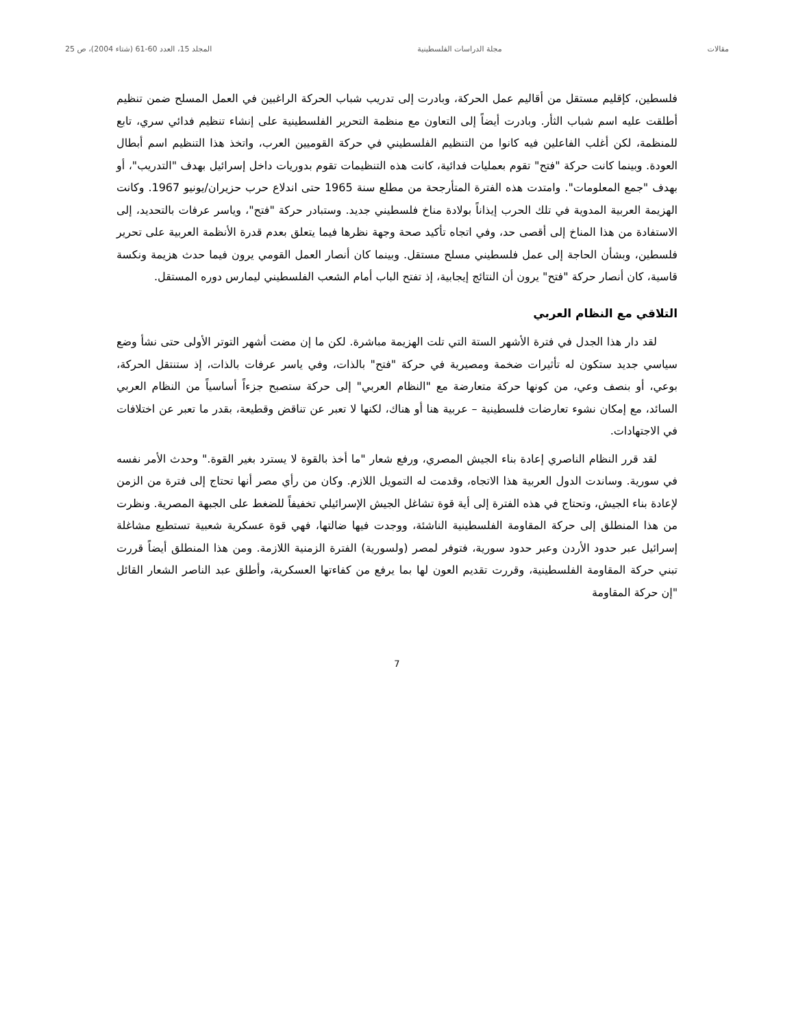مقالات مجلة الدراسات الفلسطينية المجلد 15، العدد 60-61 (شتاء 2004)، ص 25
فلسطين، كإقليم مستقل من أقاليم عمل الحركة، وبادرت إلى تدريب شباب الحركة الراغبين في العمل المسلح ضمن تنظيم أطلقت عليه اسم شباب الثأر. وبادرت أيضاً إلى التعاون مع منظمة التحرير الفلسطينية على إنشاء تنظيم فدائي سري، تابع للمنظمة، لكن أغلب الفاعلين فيه كانوا من التنظيم الفلسطيني في حركة القوميين العرب، واتخذ هذا التنظيم اسم أبطال العودة. وبينما كانت حركة "فتح" تقوم بعمليات فدائية، كانت هذه التنظيمات تقوم بدوريات داخل إسرائيل بهدف "التدريب"، أو بهدف "جمع المعلومات". وامتدت هذه الفترة المتأرجحة من مطلع سنة 1965 حتى اندلاع حرب حزيران/يونيو 1967. وكانت الهزيمة العربية المدوية في تلك الحرب إيذاناً بولادة مناخ فلسطيني جديد. وستبادر حركة "فتح"، وياسر عرفات بالتحديد، إلى الاستفادة من هذا المناخ إلى أقصى حد، وفي اتجاه تأكيد صحة وجهة نظرها فيما يتعلق بعدم قدرة الأنظمة العربية على تحرير فلسطين، وبشأن الحاجة إلى عمل فلسطيني مسلح مستقل. وبينما كان أنصار العمل القومي يرون فيما حدث هزيمة ونكسة قاسية، كان أنصار حركة "فتح" يرون أن النتائج إيجابية، إذ تفتح الباب أمام الشعب الفلسطيني ليمارس دوره المستقل.
التلاقي مع النظام العربي
لقد دار هذا الجدل في فترة الأشهر الستة التي تلت الهزيمة مباشرة. لكن ما إن مضت أشهر التوتر الأولى حتى نشأ وضع سياسي جديد ستكون له تأثيرات ضخمة ومصيرية في حركة "فتح" بالذات، وفي ياسر عرفات بالذات، إذ ستنتقل الحركة، بوعي، أو بنصف وعي، من كونها حركة متعارضة مع "النظام العربي" إلى حركة ستصبح جزءاً أساسياً من النظام العربي السائد، مع إمكان نشوء تعارضات فلسطينية – عربية هنا أو هناك، لكنها لا تعبر عن تناقض وقطيعة، بقدر ما تعبر عن اختلافات في الاجتهادات.
لقد قرر النظام الناصري إعادة بناء الجيش المصري، ورفع شعار "ما أخذ بالقوة لا يسترد بغير القوة." وحدث الأمر نفسه في سورية. وساندت الدول العربية هذا الاتجاه، وقدمت له التمويل اللازم. وكان من رأي مصر أنها تحتاج إلى فترة من الزمن لإعادة بناء الجيش، وتحتاج في هذه الفترة إلى أية قوة تشاغل الجيش الإسرائيلي تخفيفاً للضغط على الجبهة المصرية. ونظرت من هذا المنطلق إلى حركة المقاومة الفلسطينية الناشئة، ووجدت فيها ضالتها، فهي قوة عسكرية شعبية تستطيع مشاغلة إسرائيل عبر حدود الأردن وعبر حدود سورية، فتوفر لمصر (ولسورية) الفترة الزمنية اللازمة. ومن هذا المنطلق أيضاً قررت تبني حركة المقاومة الفلسطينية، وقررت تقديم العون لها بما يرفع من كفاءتها العسكرية، وأطلق عبد الناصر الشعار القائل "إن حركة المقاومة
7